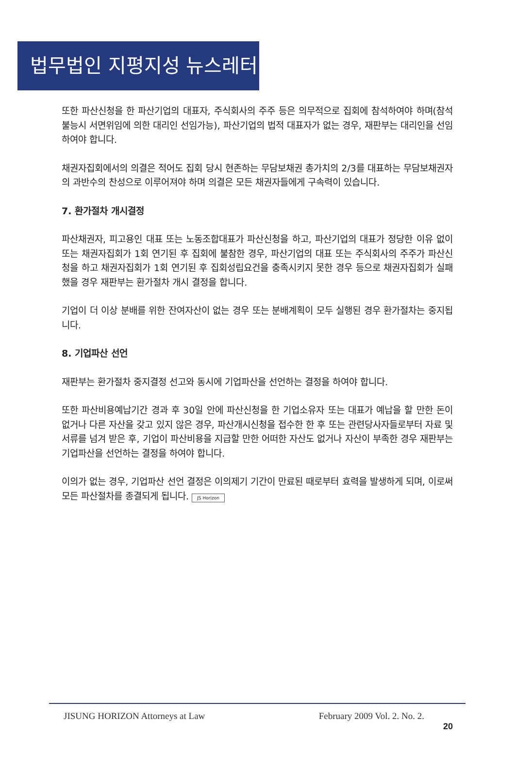법무법인 지평지성 뉴스레터
또한 파산신청을 한 파산기업의 대표자, 주식회사의 주주 등은 의무적으로 집회에 참석하여야 하며(참석불능시 서면위임에 의한 대리인 선임가능), 파산기업의 법적 대표자가 없는 경우, 재판부는 대리인을 선임하여야 합니다.
채권자집회에서의 의결은 적어도 집회 당시 현존하는 무담보채권 총가치의 2/3를 대표하는 무담보채권자의 과반수의 찬성으로 이루어져야 하며 의결은 모든 채권자들에게 구속력이 있습니다.
7. 환가절차 개시결정
파산채권자, 피고용인 대표 또는 노동조합대표가 파산신청을 하고, 파산기업의 대표가 정당한 이유 없이 또는 채권자집회가 1회 연기된 후 집회에 불참한 경우, 파산기업의 대표 또는 주식회사의 주주가 파산신청을 하고 채권자집회가 1회 연기된 후 집회성립요건을 충족시키지 못한 경우 등으로 채권자집회가 실패했을 경우 재판부는 환가절차 개시 결정을 합니다.
기업이 더 이상 분배를 위한 잔여자산이 없는 경우 또는 분배계획이 모두 실행된 경우 환가절차는 중지됩니다.
8. 기업파산 선언
재판부는 환가절차 중지결정 선고와 동시에 기업파산을 선언하는 결정을 하여야 합니다.
또한 파산비용예납기간 경과 후 30일 안에 파산신청을 한 기업소유자 또는 대표가 예납을 할 만한 돈이 없거나 다른 자산을 갖고 있지 않은 경우, 파산개시신청을 접수한 한 후 또는 관련당사자들로부터 자료 및 서류를 넘겨 받은 후, 기업이 파산비용을 지급할 만한 어떠한 자산도 없거나 자산이 부족한 경우 재판부는 기업파산을 선언하는 결정을 하여야 합니다.
이의가 없는 경우, 기업파산 선언 결정은 이의제기 기간이 만료된 때로부터 효력을 발생하게 되며, 이로써 모든 파산절차를 종결되게 됩니다. JS Horizon
JISUNG HORIZON Attorneys at Law February 2009 Vol. 2. No. 2.
20